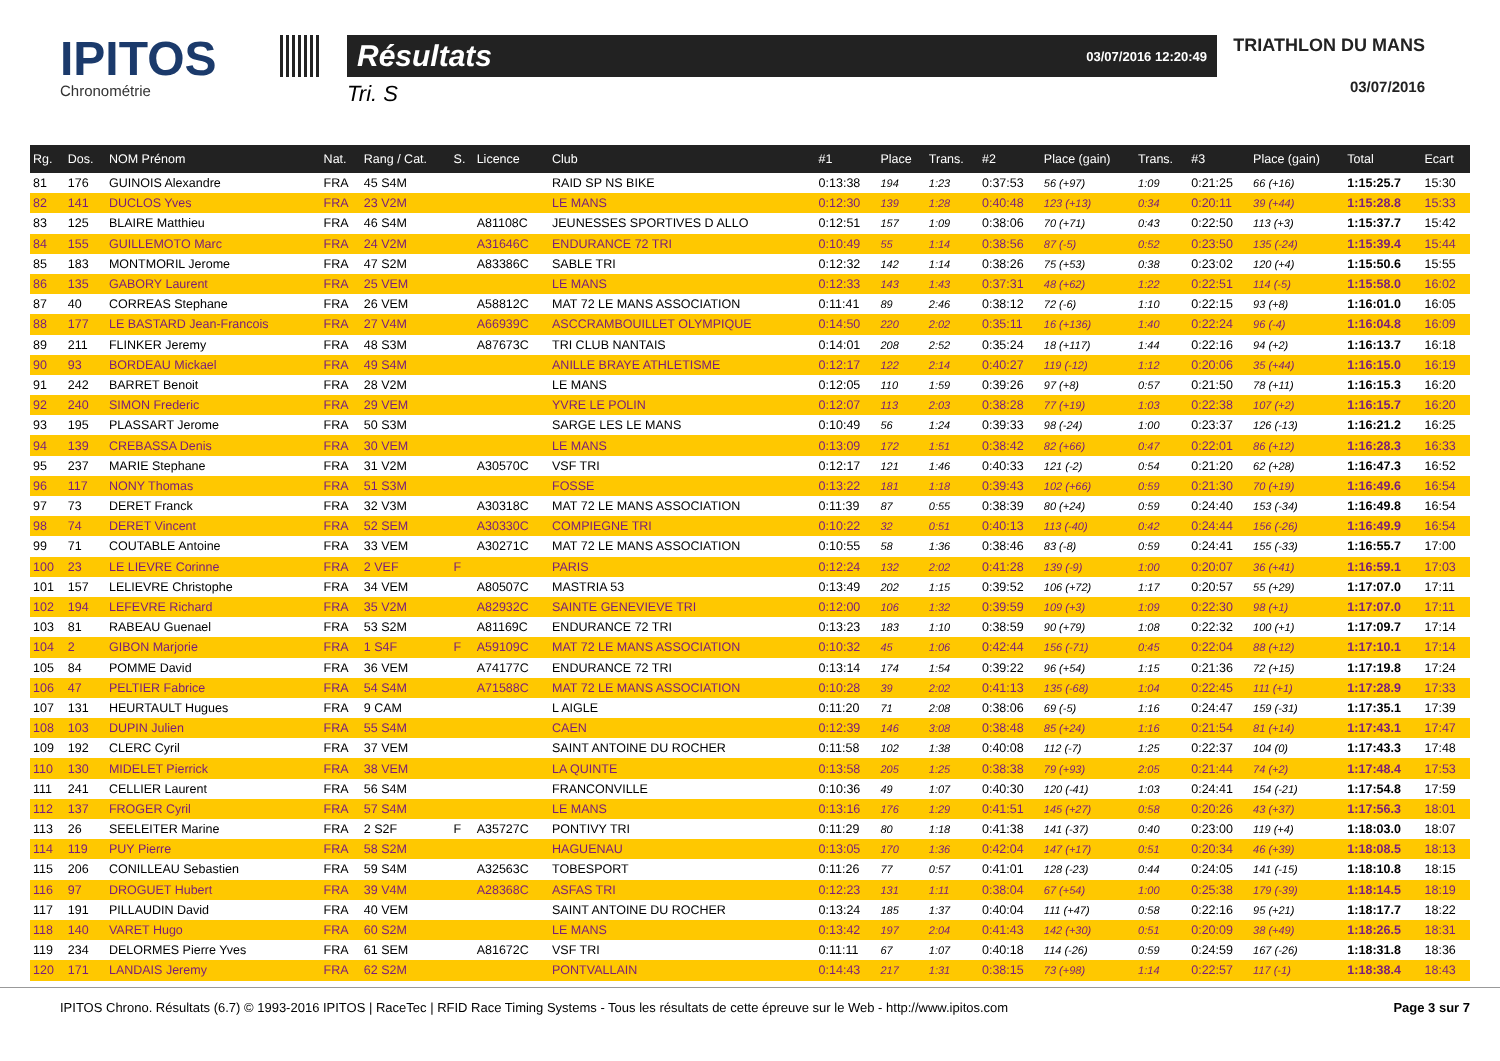IPITOS
Chronométrie
Résultats 03/07/2016 12:20:49
Tri. S
TRIATHLON DU MANS
03/07/2016
| Rg. | Dos. | NOM Prénom | Nat. | Rang / Cat. | S. | Licence | Club | #1 | Place | Trans. | #2 | Place (gain) | Trans. | #3 | Place (gain) | Total | Ecart |
| --- | --- | --- | --- | --- | --- | --- | --- | --- | --- | --- | --- | --- | --- | --- | --- | --- | --- |
| 81 | 176 | GUINOIS Alexandre | FRA | 45 S4M | | | RAID SP NS BIKE | 0:13:38 | 194 | 1:23 | 0:37:53 | 56 (+97) | 1:09 | 0:21:25 | 66 (+16) | 1:15:25.7 | 15:30 |
| 82 | 141 | DUCLOS Yves | FRA | 23 V2M | | | LE MANS | 0:12:30 | 139 | 1:28 | 0:40:48 | 123 (+13) | 0:34 | 0:20:11 | 39 (+44) | 1:15:28.8 | 15:33 |
| 83 | 125 | BLAIRE Matthieu | FRA | 46 S4M | | A81108C | JEUNESSES SPORTIVES D ALLO | 0:12:51 | 157 | 1:09 | 0:38:06 | 70 (+71) | 0:43 | 0:22:50 | 113 (+3) | 1:15:37.7 | 15:42 |
| 84 | 155 | GUILLEMOTO Marc | FRA | 24 V2M | | A31646C | ENDURANCE 72 TRI | 0:10:49 | 55 | 1:14 | 0:38:56 | 87 (-5) | 0:52 | 0:23:50 | 135 (-24) | 1:15:39.4 | 15:44 |
| 85 | 183 | MONTMORIL Jerome | FRA | 47 S2M | | A83386C | SABLE TRI | 0:12:32 | 142 | 1:14 | 0:38:26 | 75 (+53) | 0:38 | 0:23:02 | 120 (+4) | 1:15:50.6 | 15:55 |
| 86 | 135 | GABORY Laurent | FRA | 25 VEM | | | LE MANS | 0:12:33 | 143 | 1:43 | 0:37:31 | 48 (+62) | 1:22 | 0:22:51 | 114 (-5) | 1:15:58.0 | 16:02 |
| 87 | 40 | CORREAS Stephane | FRA | 26 VEM | | A58812C | MAT 72 LE MANS ASSOCIATION | 0:11:41 | 89 | 2:46 | 0:38:12 | 72 (-6) | 1:10 | 0:22:15 | 93 (+8) | 1:16:01.0 | 16:05 |
| 88 | 177 | LE BASTARD Jean-Francois | FRA | 27 V4M | | A66939C | ASCCRAMBOUILLET OLYMPIQUE | 0:14:50 | 220 | 2:02 | 0:35:11 | 16 (+136) | 1:40 | 0:22:24 | 96 (-4) | 1:16:04.8 | 16:09 |
| 89 | 211 | FLINKER Jeremy | FRA | 48 S3M | | A87673C | TRI CLUB NANTAIS | 0:14:01 | 208 | 2:52 | 0:35:24 | 18 (+117) | 1:44 | 0:22:16 | 94 (+2) | 1:16:13.7 | 16:18 |
| 90 | 93 | BORDEAU Mickael | FRA | 49 S4M | | | ANILLE BRAYE ATHLETISME | 0:12:17 | 122 | 2:14 | 0:40:27 | 119 (-12) | 1:12 | 0:20:06 | 35 (+44) | 1:16:15.0 | 16:19 |
| 91 | 242 | BARRET Benoit | FRA | 28 V2M | | | LE MANS | 0:12:05 | 110 | 1:59 | 0:39:26 | 97 (+8) | 0:57 | 0:21:50 | 78 (+11) | 1:16:15.3 | 16:20 |
| 92 | 240 | SIMON Frederic | FRA | 29 VEM | | | YVRE LE POLIN | 0:12:07 | 113 | 2:03 | 0:38:28 | 77 (+19) | 1:03 | 0:22:38 | 107 (+2) | 1:16:15.7 | 16:20 |
| 93 | 195 | PLASSART Jerome | FRA | 50 S3M | | | SARGE LES LE MANS | 0:10:49 | 56 | 1:24 | 0:39:33 | 98 (-24) | 1:00 | 0:23:37 | 126 (-13) | 1:16:21.2 | 16:25 |
| 94 | 139 | CREBASSA Denis | FRA | 30 VEM | | | LE MANS | 0:13:09 | 172 | 1:51 | 0:38:42 | 82 (+66) | 0:47 | 0:22:01 | 86 (+12) | 1:16:28.3 | 16:33 |
| 95 | 237 | MARIE Stephane | FRA | 31 V2M | | A30570C | VSF TRI | 0:12:17 | 121 | 1:46 | 0:40:33 | 121 (-2) | 0:54 | 0:21:20 | 62 (+28) | 1:16:47.3 | 16:52 |
| 96 | 117 | NONY Thomas | FRA | 51 S3M | | | FOSSE | 0:13:22 | 181 | 1:18 | 0:39:43 | 102 (+66) | 0:59 | 0:21:30 | 70 (+19) | 1:16:49.6 | 16:54 |
| 97 | 73 | DERET Franck | FRA | 32 V3M | | A30318C | MAT 72 LE MANS ASSOCIATION | 0:11:39 | 87 | 0:55 | 0:38:39 | 80 (+24) | 0:59 | 0:24:40 | 153 (-34) | 1:16:49.8 | 16:54 |
| 98 | 74 | DERET Vincent | FRA | 52 SEM | | A30330C | COMPIEGNE TRI | 0:10:22 | 32 | 0:51 | 0:40:13 | 113 (-40) | 0:42 | 0:24:44 | 156 (-26) | 1:16:49.9 | 16:54 |
| 99 | 71 | COUTABLE Antoine | FRA | 33 VEM | | A30271C | MAT 72 LE MANS ASSOCIATION | 0:10:55 | 58 | 1:36 | 0:38:46 | 83 (-8) | 0:59 | 0:24:41 | 155 (-33) | 1:16:55.7 | 17:00 |
| 100 | 23 | LE LIEVRE Corinne | FRA | 2 VEF | F | | PARIS | 0:12:24 | 132 | 2:02 | 0:41:28 | 139 (-9) | 1:00 | 0:20:07 | 36 (+41) | 1:16:59.1 | 17:03 |
| 101 | 157 | LELIEVRE Christophe | FRA | 34 VEM | | A80507C | MASTRIA 53 | 0:13:49 | 202 | 1:15 | 0:39:52 | 106 (+72) | 1:17 | 0:20:57 | 55 (+29) | 1:17:07.0 | 17:11 |
| 102 | 194 | LEFEVRE Richard | FRA | 35 V2M | | A82932C | SAINTE GENEVIEVE TRI | 0:12:00 | 106 | 1:32 | 0:39:59 | 109 (+3) | 1:09 | 0:22:30 | 98 (+1) | 1:17:07.0 | 17:11 |
| 103 | 81 | RABEAU Guenael | FRA | 53 S2M | | A81169C | ENDURANCE 72 TRI | 0:13:23 | 183 | 1:10 | 0:38:59 | 90 (+79) | 1:08 | 0:22:32 | 100 (+1) | 1:17:09.7 | 17:14 |
| 104 | 2 | GIBON Marjorie | FRA | 1 S4F | F | A59109C | MAT 72 LE MANS ASSOCIATION | 0:10:32 | 45 | 1:06 | 0:42:44 | 156 (-71) | 0:45 | 0:22:04 | 88 (+12) | 1:17:10.1 | 17:14 |
| 105 | 84 | POMME David | FRA | 36 VEM | | A74177C | ENDURANCE 72 TRI | 0:13:14 | 174 | 1:54 | 0:39:22 | 96 (+54) | 1:15 | 0:21:36 | 72 (+15) | 1:17:19.8 | 17:24 |
| 106 | 47 | PELTIER Fabrice | FRA | 54 S4M | | A71588C | MAT 72 LE MANS ASSOCIATION | 0:10:28 | 39 | 2:02 | 0:41:13 | 135 (-68) | 1:04 | 0:22:45 | 111 (+1) | 1:17:28.9 | 17:33 |
| 107 | 131 | HEURTAULT Hugues | FRA | 9 CAM | | | L AIGLE | 0:11:20 | 71 | 2:08 | 0:38:06 | 69 (-5) | 1:16 | 0:24:47 | 159 (-31) | 1:17:35.1 | 17:39 |
| 108 | 103 | DUPIN Julien | FRA | 55 S4M | | | CAEN | 0:12:39 | 146 | 3:08 | 0:38:48 | 85 (+24) | 1:16 | 0:21:54 | 81 (+14) | 1:17:43.1 | 17:47 |
| 109 | 192 | CLERC Cyril | FRA | 37 VEM | | | SAINT ANTOINE DU ROCHER | 0:11:58 | 102 | 1:38 | 0:40:08 | 112 (-7) | 1:25 | 0:22:37 | 104 (0) | 1:17:43.3 | 17:48 |
| 110 | 130 | MIDELET Pierrick | FRA | 38 VEM | | | LA QUINTE | 0:13:58 | 205 | 1:25 | 0:38:38 | 79 (+93) | 2:05 | 0:21:44 | 74 (+2) | 1:17:48.4 | 17:53 |
| 111 | 241 | CELLIER Laurent | FRA | 56 S4M | | | FRANCONVILLE | 0:10:36 | 49 | 1:07 | 0:40:30 | 120 (-41) | 1:03 | 0:24:41 | 154 (-21) | 1:17:54.8 | 17:59 |
| 112 | 137 | FROGER Cyril | FRA | 57 S4M | | | LE MANS | 0:13:16 | 176 | 1:29 | 0:41:51 | 145 (+27) | 0:58 | 0:20:26 | 43 (+37) | 1:17:56.3 | 18:01 |
| 113 | 26 | SEELEITER Marine | FRA | 2 S2F | F | A35727C | PONTIVY TRI | 0:11:29 | 80 | 1:18 | 0:41:38 | 141 (-37) | 0:40 | 0:23:00 | 119 (+4) | 1:18:03.0 | 18:07 |
| 114 | 119 | PUY Pierre | FRA | 58 S2M | | | HAGUENAU | 0:13:05 | 170 | 1:36 | 0:42:04 | 147 (+17) | 0:51 | 0:20:34 | 46 (+39) | 1:18:08.5 | 18:13 |
| 115 | 206 | CONILLEAU Sebastien | FRA | 59 S4M | | A32563C | TOBESPORT | 0:11:26 | 77 | 0:57 | 0:41:01 | 128 (-23) | 0:44 | 0:24:05 | 141 (-15) | 1:18:10.8 | 18:15 |
| 116 | 97 | DROGUET Hubert | FRA | 39 V4M | | A28368C | ASFAS TRI | 0:12:23 | 131 | 1:11 | 0:38:04 | 67 (+54) | 1:00 | 0:25:38 | 179 (-39) | 1:18:14.5 | 18:19 |
| 117 | 191 | PILLAUDIN David | FRA | 40 VEM | | | SAINT ANTOINE DU ROCHER | 0:13:24 | 185 | 1:37 | 0:40:04 | 111 (+47) | 0:58 | 0:22:16 | 95 (+21) | 1:18:17.7 | 18:22 |
| 118 | 140 | VARET Hugo | FRA | 60 S2M | | | LE MANS | 0:13:42 | 197 | 2:04 | 0:41:43 | 142 (+30) | 0:51 | 0:20:09 | 38 (+49) | 1:18:26.5 | 18:31 |
| 119 | 234 | DELORMES Pierre Yves | FRA | 61 SEM | | A81672C | VSF TRI | 0:11:11 | 67 | 1:07 | 0:40:18 | 114 (-26) | 0:59 | 0:24:59 | 167 (-26) | 1:18:31.8 | 18:36 |
| 120 | 171 | LANDAIS Jeremy | FRA | 62 S2M | | | PONTVALLAIN | 0:14:43 | 217 | 1:31 | 0:38:15 | 73 (+98) | 1:14 | 0:22:57 | 117 (-1) | 1:18:38.4 | 18:43 |
IPITOS Chrono. Résultats (6.7) © 1993-2016 IPITOS | RaceTec | RFID Race Timing Systems - Tous les résultats de cette épreuve sur le Web - http://www.ipitos.com Page 3 sur 7